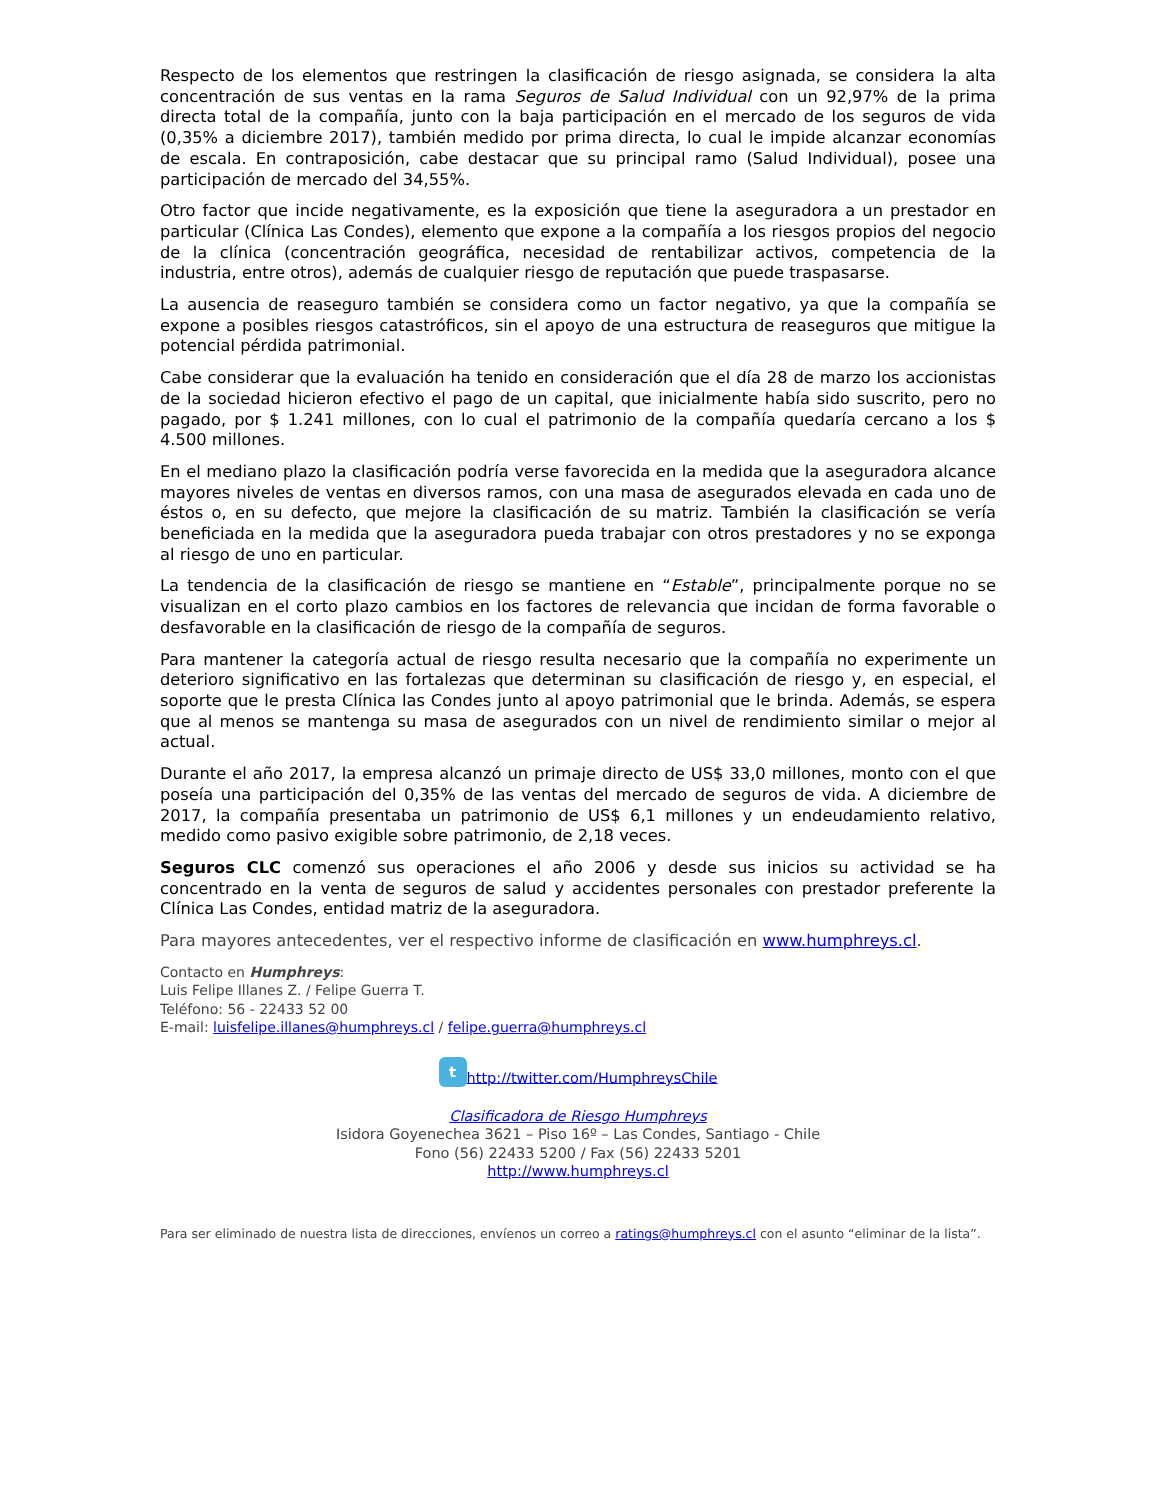Respecto de los elementos que restringen la clasificación de riesgo asignada, se considera la alta concentración de sus ventas en la rama Seguros de Salud Individual con un 92,97% de la prima directa total de la compañía, junto con la baja participación en el mercado de los seguros de vida (0,35% a diciembre 2017), también medido por prima directa, lo cual le impide alcanzar economías de escala. En contraposición, cabe destacar que su principal ramo (Salud Individual), posee una participación de mercado del 34,55%.
Otro factor que incide negativamente, es la exposición que tiene la aseguradora a un prestador en particular (Clínica Las Condes), elemento que expone a la compañía a los riesgos propios del negocio de la clínica (concentración geográfica, necesidad de rentabilizar activos, competencia de la industria, entre otros), además de cualquier riesgo de reputación que puede traspasarse.
La ausencia de reaseguro también se considera como un factor negativo, ya que la compañía se expone a posibles riesgos catastróficos, sin el apoyo de una estructura de reaseguros que mitigue la potencial pérdida patrimonial.
Cabe considerar que la evaluación ha tenido en consideración que el día 28 de marzo los accionistas de la sociedad hicieron efectivo el pago de un capital, que inicialmente había sido suscrito, pero no pagado, por $ 1.241 millones, con lo cual el patrimonio de la compañía quedaría cercano a los $ 4.500 millones.
En el mediano plazo la clasificación podría verse favorecida en la medida que la aseguradora alcance mayores niveles de ventas en diversos ramos, con una masa de asegurados elevada en cada uno de éstos o, en su defecto, que mejore la clasificación de su matriz. También la clasificación se vería beneficiada en la medida que la aseguradora pueda trabajar con otros prestadores y no se exponga al riesgo de uno en particular.
La tendencia de la clasificación de riesgo se mantiene en “Estable”, principalmente porque no se visualizan en el corto plazo cambios en los factores de relevancia que incidan de forma favorable o desfavorable en la clasificación de riesgo de la compañía de seguros.
Para mantener la categoría actual de riesgo resulta necesario que la compañía no experimente un deterioro significativo en las fortalezas que determinan su clasificación de riesgo y, en especial, el soporte que le presta Clínica las Condes junto al apoyo patrimonial que le brinda. Además, se espera que al menos se mantenga su masa de asegurados con un nivel de rendimiento similar o mejor al actual.
Durante el año 2017, la empresa alcanzó un primaje directo de US$ 33,0 millones, monto con el que poseía una participación del 0,35% de las ventas del mercado de seguros de vida. A diciembre de 2017, la compañía presentaba un patrimonio de US$ 6,1 millones y un endeudamiento relativo, medido como pasivo exigible sobre patrimonio, de 2,18 veces.
Seguros CLC comenzó sus operaciones el año 2006 y desde sus inicios su actividad se ha concentrado en la venta de seguros de salud y accidentes personales con prestador preferente la Clínica Las Condes, entidad matriz de la aseguradora.
Para mayores antecedentes, ver el respectivo informe de clasificación en www.humphreys.cl.
Contacto en Humphreys:
Luis Felipe Illanes Z. / Felipe Guerra T.
Teléfono: 56 - 22433 52 00
E-mail: luisfelipe.illanes@humphreys.cl / felipe.guerra@humphreys.cl
t http://twitter.com/HumphreysChile
Clasificadora de Riesgo Humphreys
Isidora Goyenechea 3621 – Piso 16º – Las Condes, Santiago - Chile
Fono (56) 22433 5200 / Fax (56) 22433 5201
http://www.humphreys.cl
Para ser eliminado de nuestra lista de direcciones, envíenos un correo a ratings@humphreys.cl con el asunto “eliminar de la lista”.